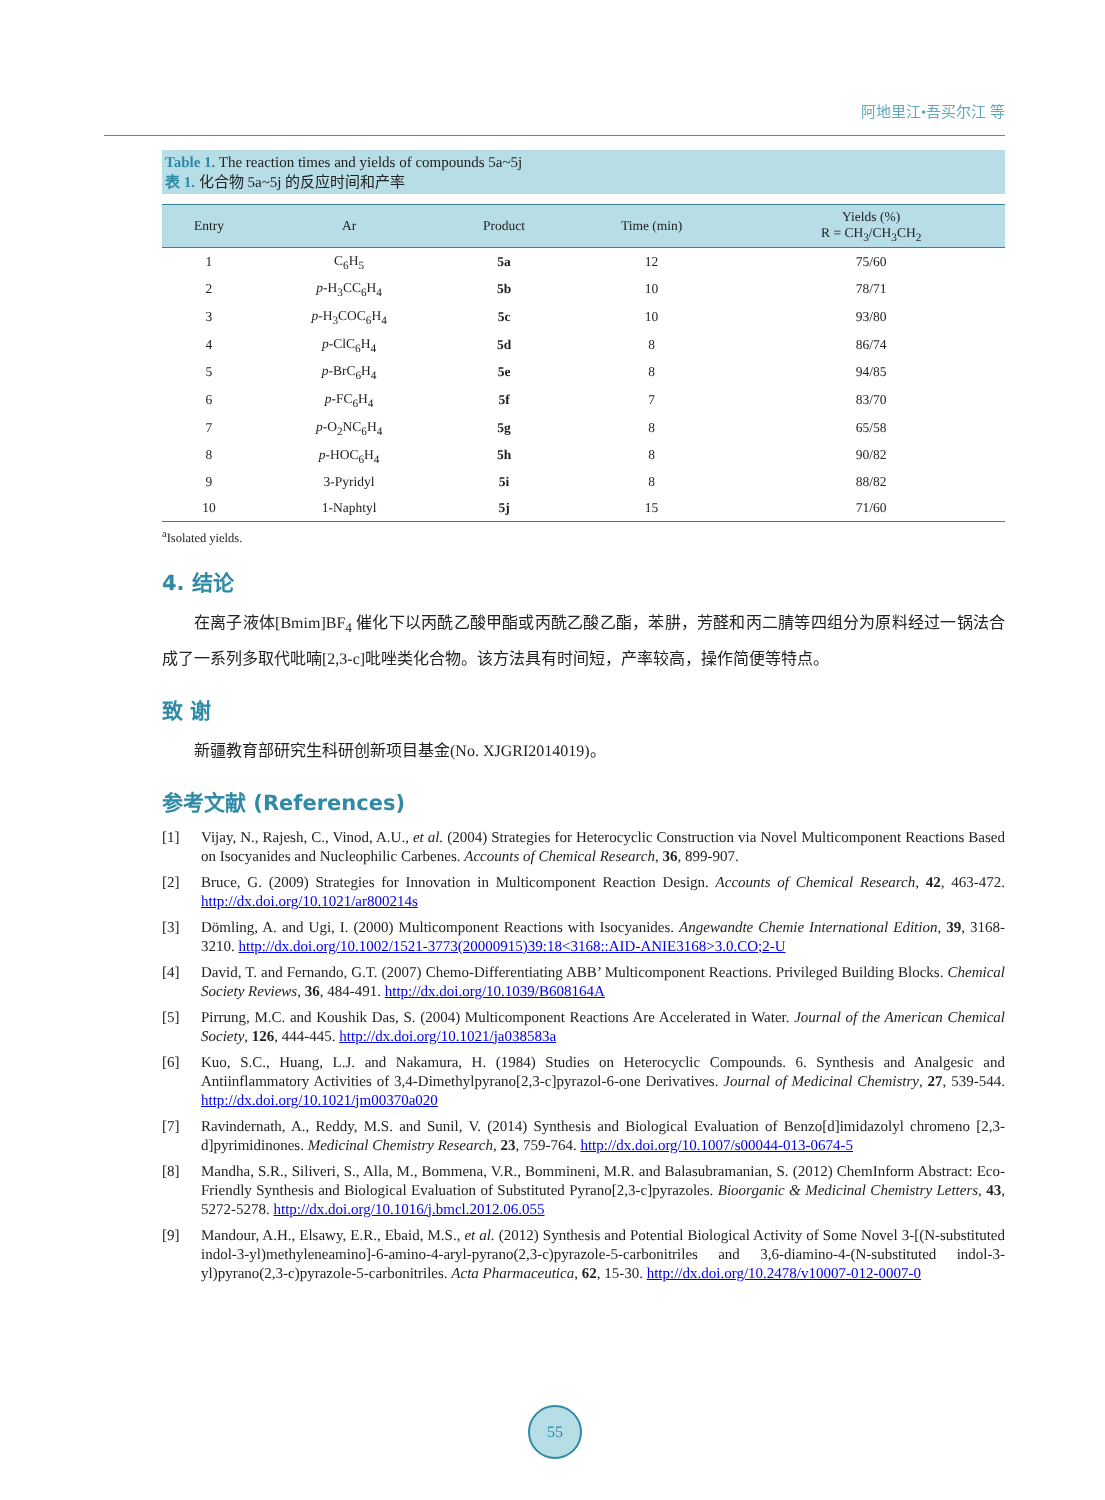阿地里江•吾买尔江 等
Table 1. The reaction times and yields of compounds 5a~5j
表 1. 化合物 5a~5j 的反应时间和产率
| Entry | Ar | Product | Time (min) | Yields (%) R = CH<sub>3</sub>/CH<sub>3</sub>CH<sub>2</sub> |
| --- | --- | --- | --- | --- |
| 1 | C<sub>6</sub>H<sub>5</sub> | 5a | 12 | 75/60 |
| 2 | p -H<sub>3</sub>CC<sub>6</sub>H<sub>4</sub> | 5b | 10 | 78/71 |
| 3 | p -H<sub>3</sub>COC<sub>6</sub>H<sub>4</sub> | 5c | 10 | 93/80 |
| 4 | p -ClC<sub>6</sub>H<sub>4</sub> | 5d | 8 | 86/74 |
| 5 | p -BrC<sub>6</sub>H<sub>4</sub> | 5e | 8 | 94/85 |
| 6 | p -FC<sub>6</sub>H<sub>4</sub> | 5f | 7 | 83/70 |
| 7 | p -O<sub>2</sub>NC<sub>6</sub>H<sub>4</sub> | 5g | 8 | 65/58 |
| 8 | p -HOC<sub>6</sub>H<sub>4</sub> | 5h | 8 | 90/82 |
| 9 | 3-Pyridyl | 5i | 8 | 88/82 |
| 10 | 1-Naphtyl | 5j | 15 | 71/60 |
<sup>a</sup> Isolated yields.
4. 结论
在离子液体[Bmim]BF<sub>4</sub> 催化下以丙酰乙酸甲酯或丙酰乙酸乙酯，苯肼，芳醛和丙二腈等四组分为原料经过一锅法合成了一系列多取代吡喃[2,3-c]吡唑类化合物。该方法具有时间短，产率较高，操作简便等特点。
致 谢
新疆教育部研究生科研创新项目基金(No. XJGRI2014019)。
参考文献 (References)
[1] Vijay, N., Rajesh, C., Vinod, A.U., et al. (2004) Strategies for Heterocyclic Construction via Novel Multicomponent Reactions Based on Isocyanides and Nucleophilic Carbenes. Accounts of Chemical Research, 36, 899-907.
[2] Bruce, G. (2009) Strategies for Innovation in Multicomponent Reaction Design. Accounts of Chemical Research, 42, 463-472. http://dx.doi.org/10.1021/ar800214s
[3] Dömling, A. and Ugi, I. (2000) Multicomponent Reactions with Isocyanides. Angewandte Chemie International Edition, 39, 3168-3210. http://dx.doi.org/10.1002/1521-3773(20000915)39:18<3168::AID-ANIE3168>3.0.CO;2-U
[4] David, T. and Fernando, G.T. (2007) Chemo-Differentiating ABB’ Multicomponent Reactions. Privileged Building Blocks. Chemical Society Reviews, 36, 484-491. http://dx.doi.org/10.1039/B608164A
[5] Pirrung, M.C. and Koushik Das, S. (2004) Multicomponent Reactions Are Accelerated in Water. Journal of the American Chemical Society, 126, 444-445. http://dx.doi.org/10.1021/ja038583a
[6] Kuo, S.C., Huang, L.J. and Nakamura, H. (1984) Studies on Heterocyclic Compounds. 6. Synthesis and Analgesic and Antiinflammatory Activities of 3,4-Dimethylpyrano[2,3-c]pyrazol-6-one Derivatives. Journal of Medicinal Chemistry, 27, 539-544. http://dx.doi.org/10.1021/jm00370a020
[7] Ravindernath, A., Reddy, M.S. and Sunil, V. (2014) Synthesis and Biological Evaluation of Benzo[d]imidazolyl chromeno [2,3-d]pyrimidinones. Medicinal Chemistry Research, 23, 759-764. http://dx.doi.org/10.1007/s00044-013-0674-5
[8] Mandha, S.R., Siliveri, S., Alla, M., Bommena, V.R., Bommineni, M.R. and Balasubramanian, S. (2012) ChemInform Abstract: Eco-Friendly Synthesis and Biological Evaluation of Substituted Pyrano[2,3-c]pyrazoles. Bioorganic & Medicinal Chemistry Letters, 43, 5272-5278. http://dx.doi.org/10.1016/j.bmcl.2012.06.055
[9] Mandour, A.H., Elsawy, E.R., Ebaid, M.S., et al. (2012) Synthesis and Potential Biological Activity of Some Novel 3-[(N-substituted indol-3-yl)methyleneamino]-6-amino-4-aryl-pyrano(2,3-c)pyrazole-5-carbonitriles and 3,6-diamino-4-(N-substituted indol-3-yl)pyrano(2,3-c)pyrazole-5-carbonitriles. Acta Pharmaceutica, 62, 15-30. http://dx.doi.org/10.2478/v10007-012-0007-0
55